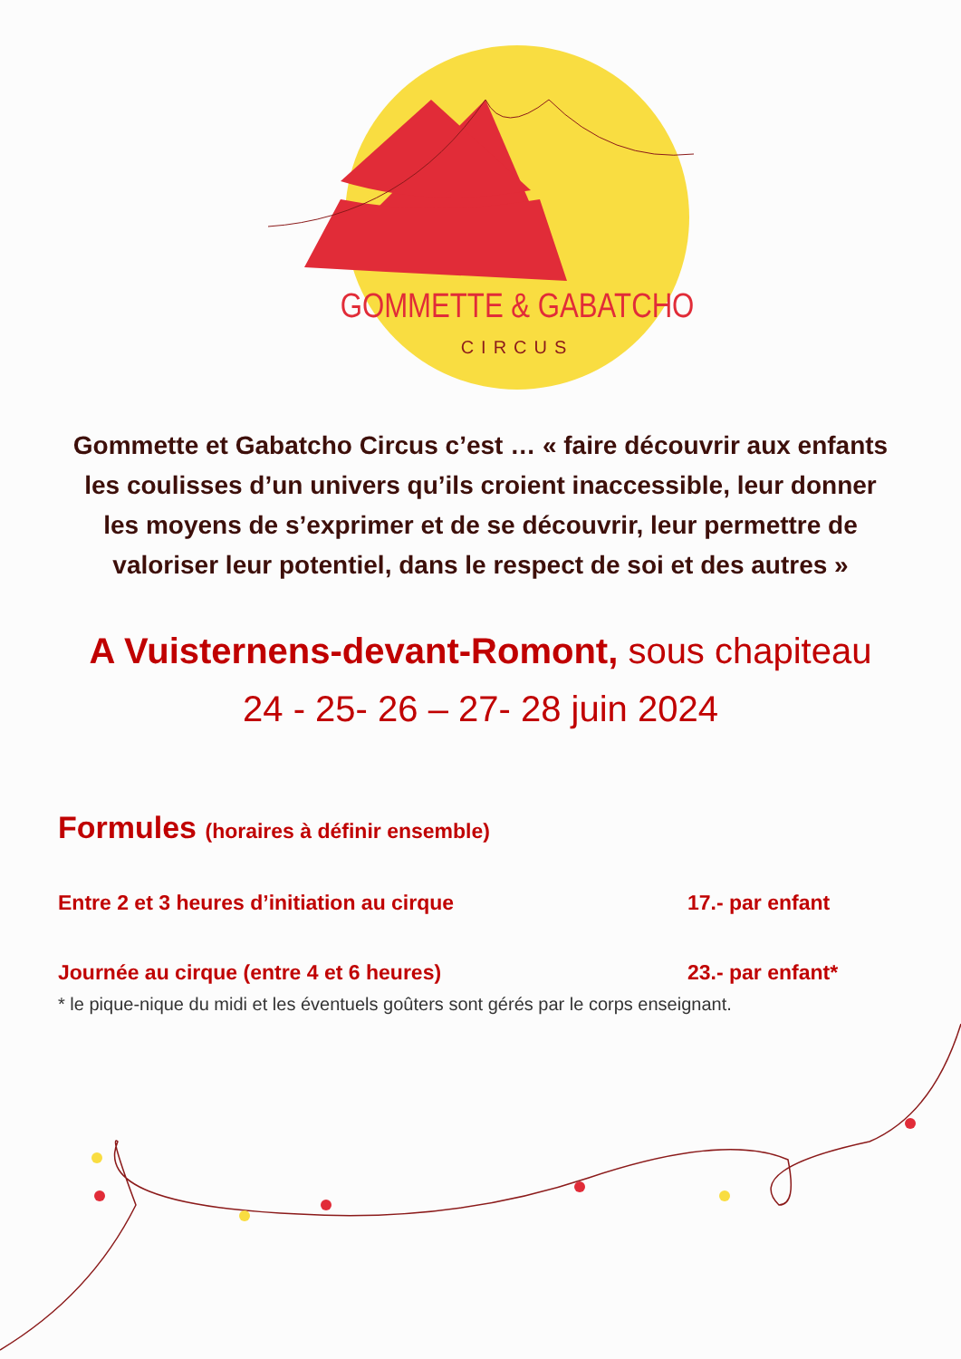GOMMETTE & GABATCHO
CIRCUS
Gommette et Gabatcho Circus c’est … « faire découvrir aux enfants les coulisses d’un univers qu’ils croient inaccessible, leur donner les moyens de s’exprimer et de se découvrir, leur permettre de valoriser leur potentiel, dans le respect de soi et des autres »
A Vuisternens-devant-Romont, sous chapiteau
24 - 25- 26 – 27- 28 juin 2024
Formules (horaires à définir ensemble)
Entre 2 et 3 heures d’initiation au cirque 17.- par enfant
Journée au cirque (entre 4 et 6 heures) 23.- par enfant*
* le pique-nique du midi et les éventuels goûters sont gérés par le corps enseignant.